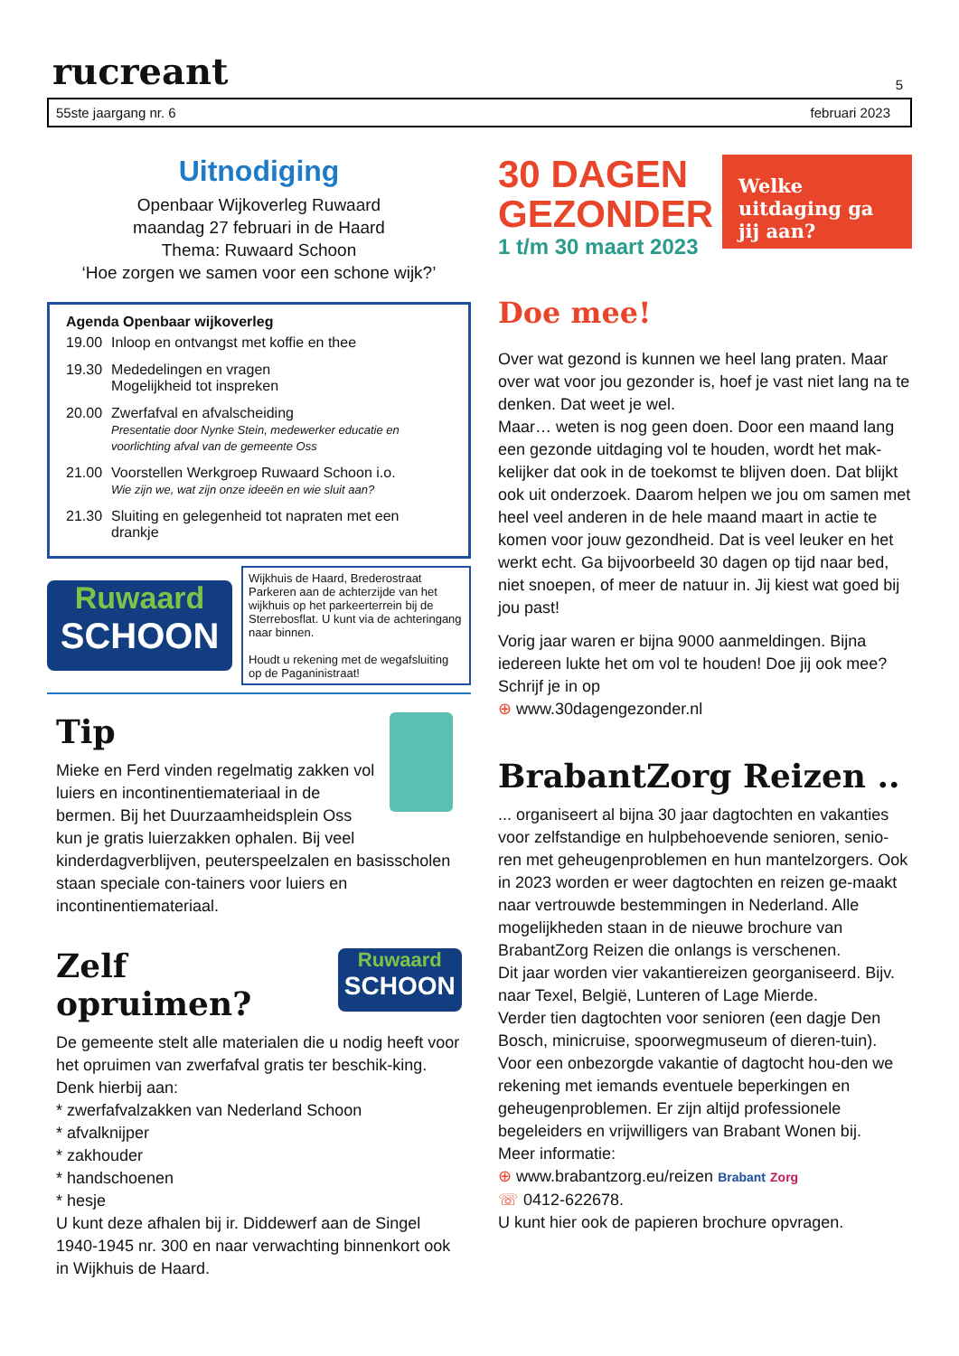rucreant
5
55ste jaargang nr. 6 februari 2023
Uitnodiging
Openbaar Wijkoverleg Ruwaard
maandag 27 februari in de Haard
Thema: Ruwaard Schoon
‘Hoe zorgen we samen voor een schone wijk?’
Agenda Openbaar wijkoverleg
| 19.00 | Inloop en ontvangst met koffie en thee |
| 19.30 | Mededelingen en vragen Mogelijkheid tot inspreken |
| 20.00 | Zwerfafval en afvalscheiding Presentatie door Nynke Stein, medewerker educatie en voorlichting afval van de gemeente Oss |
| 21.00 | Voorstellen Werkgroep Ruwaard Schoon i.o. Wie zijn we, wat zijn onze ideeën en wie sluit aan? |
| 21.30 | Sluiting en gelegenheid tot napraten met een drankje |
Ruwaard
SCHOON
Wijkhuis de Haard, Brederostraat
Parkeren aan de achterzijde van het wijkhuis op het parkeerterrein bij de Sterrebosflat. U kunt via de achteringang naar binnen.
Houdt u rekening met de wegafsluiting op de Paganinistraat!
Tip
Mieke en Ferd vinden regelmatig zakken vol luiers en incontinentiemateriaal in de bermen. Bij het Duurzaamheidsplein Oss kun je gratis luierzakken ophalen. Bij veel kinderdagverblijven, peuterspeelzalen en basisscholen staan speciale con-tainers voor luiers en incontinentiemateriaal.
Zelf opruimen?
Ruwaard
SCHOON
De gemeente stelt alle materialen die u nodig heeft voor het opruimen van zwerfafval gratis ter beschik-king. Denk hierbij aan:
* zwerfafvalzakken van Nederland Schoon
* afvalknijper
* zakhouder
* handschoenen
* hesje
U kunt deze afhalen bij ir. Diddewerf aan de Singel 1940-1945 nr. 300 en naar verwachting binnenkort ook in Wijkhuis de Haard.
30 DAGEN
GEZONDER
1 t/m 30 maart 2023
Welke uitdaging ga jij aan?
Doe mee!
Over wat gezond is kunnen we heel lang praten. Maar over wat voor jou gezonder is, hoef je vast niet lang na te denken. Dat weet je wel.
Maar… weten is nog geen doen. Door een maand lang een gezonde uitdaging vol te houden, wordt het mak-kelijker dat ook in de toekomst te blijven doen. Dat blijkt ook uit onderzoek. Daarom helpen we jou om samen met heel veel anderen in de hele maand maart in actie te komen voor jouw gezondheid. Dat is veel leuker en het werkt echt. Ga bijvoorbeeld 30 dagen op tijd naar bed, niet snoepen, of meer de natuur in. Jij kiest wat goed bij jou past!
Vorig jaar waren er bijna 9000 aanmeldingen. Bijna iedereen lukte het om vol te houden! Doe jij ook mee? Schrijf je in op
⊕ www.30dagengezonder.nl
BrabantZorg Reizen ..
... organiseert al bijna 30 jaar dagtochten en vakanties voor zelfstandige en hulpbehoevende senioren, senio-ren met geheugenproblemen en hun mantelzorgers. Ook in 2023 worden er weer dagtochten en reizen ge-maakt naar vertrouwde bestemmingen in Nederland. Alle mogelijkheden staan in de nieuwe brochure van BrabantZorg Reizen die onlangs is verschenen.
Dit jaar worden vier vakantiereizen georganiseerd. Bijv. naar Texel, België, Lunteren of Lage Mierde.
Verder tien dagtochten voor senioren (een dagje Den Bosch, minicruise, spoorwegmuseum of dieren-tuin). Voor een onbezorgde vakantie of dagtocht hou-den we rekening met iemands eventuele beperkingen en geheugenproblemen. Er zijn altijd professionele begeleiders en vrijwilligers van Brabant Wonen bij.
Meer informatie:
⊕ www.brabantzorg.eu/reizen Brabant Zorg
☏ 0412-622678.
U kunt hier ook de papieren brochure opvragen.